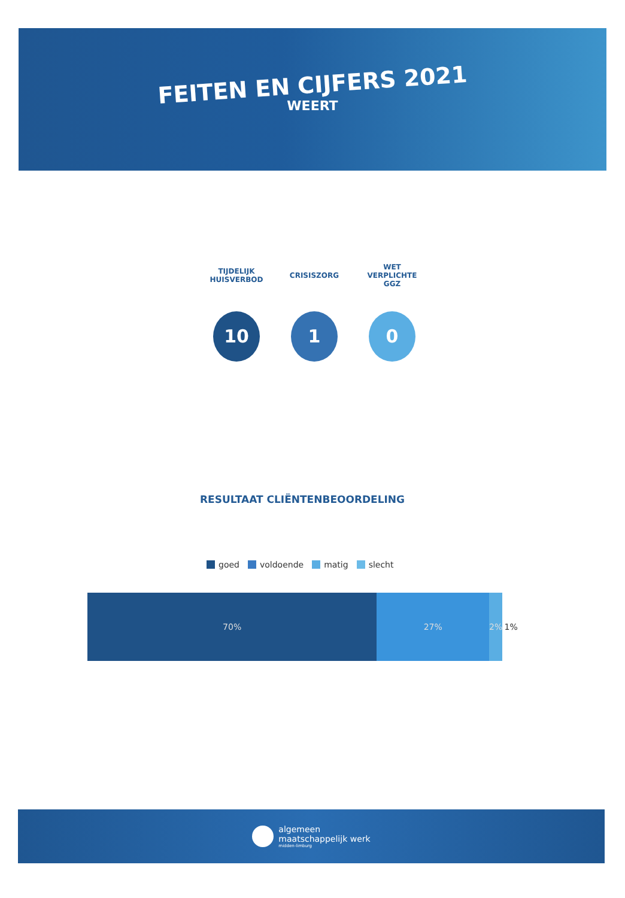FEITEN EN CIJFERS 2021
WEERT
TIJDELIJK
HUISVERBOD
10
CRISISZORG
1
WET
VERPLICHTE
GGZ
0
RESULTAAT CLIËNTENBEOORDELING
goed voldoende matig slecht
70% 27% 2% 1%
algemeen
maatschappelijk werk
midden-limburg